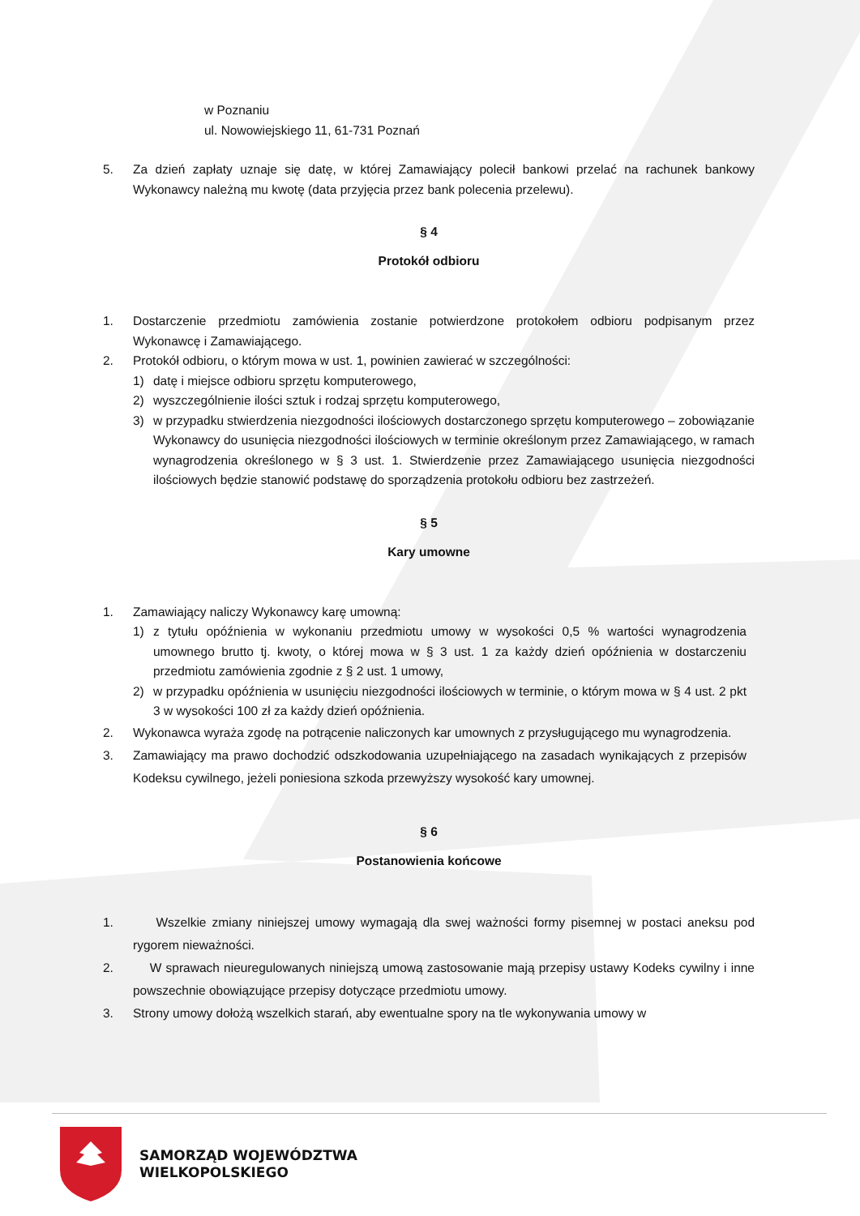w Poznaniu
ul. Nowowiejskiego 11, 61-731 Poznań
5. Za dzień zapłaty uznaje się datę, w której Zamawiający polecił bankowi przelać na rachunek bankowy Wykonawcy należną mu kwotę (data przyjęcia przez bank polecenia przelewu).
§ 4
Protokół odbioru
1. Dostarczenie przedmiotu zamówienia zostanie potwierdzone protokołem odbioru podpisanym przez Wykonawcę i Zamawiającego.
2. Protokół odbioru, o którym mowa w ust. 1, powinien zawierać w szczególności:
1) datę i miejsce odbioru sprzętu komputerowego,
2) wyszczególnienie ilości sztuk i rodzaj sprzętu komputerowego,
3) w przypadku stwierdzenia niezgodności ilościowych dostarczonego sprzętu komputerowego – zobowiązanie Wykonawcy do usunięcia niezgodności ilościowych w terminie określonym przez Zamawiającego, w ramach wynagrodzenia określonego w § 3 ust. 1. Stwierdzenie przez Zamawiającego usunięcia niezgodności ilościowych będzie stanowić podstawę do sporządzenia protokołu odbioru bez zastrzeżeń.
§ 5
Kary umowne
1. Zamawiający naliczy Wykonawcy karę umowną:
1) z tytułu opóźnienia w wykonaniu przedmiotu umowy w wysokości 0,5 % wartości wynagrodzenia umownego brutto tj. kwoty, o której mowa w § 3 ust. 1 za każdy dzień opóźnienia w dostarczeniu przedmiotu zamówienia zgodnie z § 2 ust. 1 umowy,
2) w przypadku opóźnienia w usunięciu niezgodności ilościowych w terminie, o którym mowa w § 4 ust. 2 pkt 3 w wysokości 100 zł za każdy dzień opóźnienia.
2. Wykonawca wyraża zgodę na potrącenie naliczonych kar umownych z przysługującego mu wynagrodzenia.
3. Zamawiający ma prawo dochodzić odszkodowania uzupełniającego na zasadach wynikających z przepisów Kodeksu cywilnego, jeżeli poniesiona szkoda przewyższy wysokość kary umownej.
§ 6
Postanowienia końcowe
1. Wszelkie zmiany niniejszej umowy wymagają dla swej ważności formy pisemnej w postaci aneksu pod rygorem nieważności.
2. W sprawach nieuregulowanych niniejszą umową zastosowanie mają przepisy ustawy Kodeks cywilny i inne powszechnie obowiązujące przepisy dotyczące przedmiotu umowy.
3. Strony umowy dołożą wszelkich starań, aby ewentualne spory na tle wykonywania umowy w
SAMORZĄD WOJEWÓDZTWA
WIELKOPOLSKIEGO